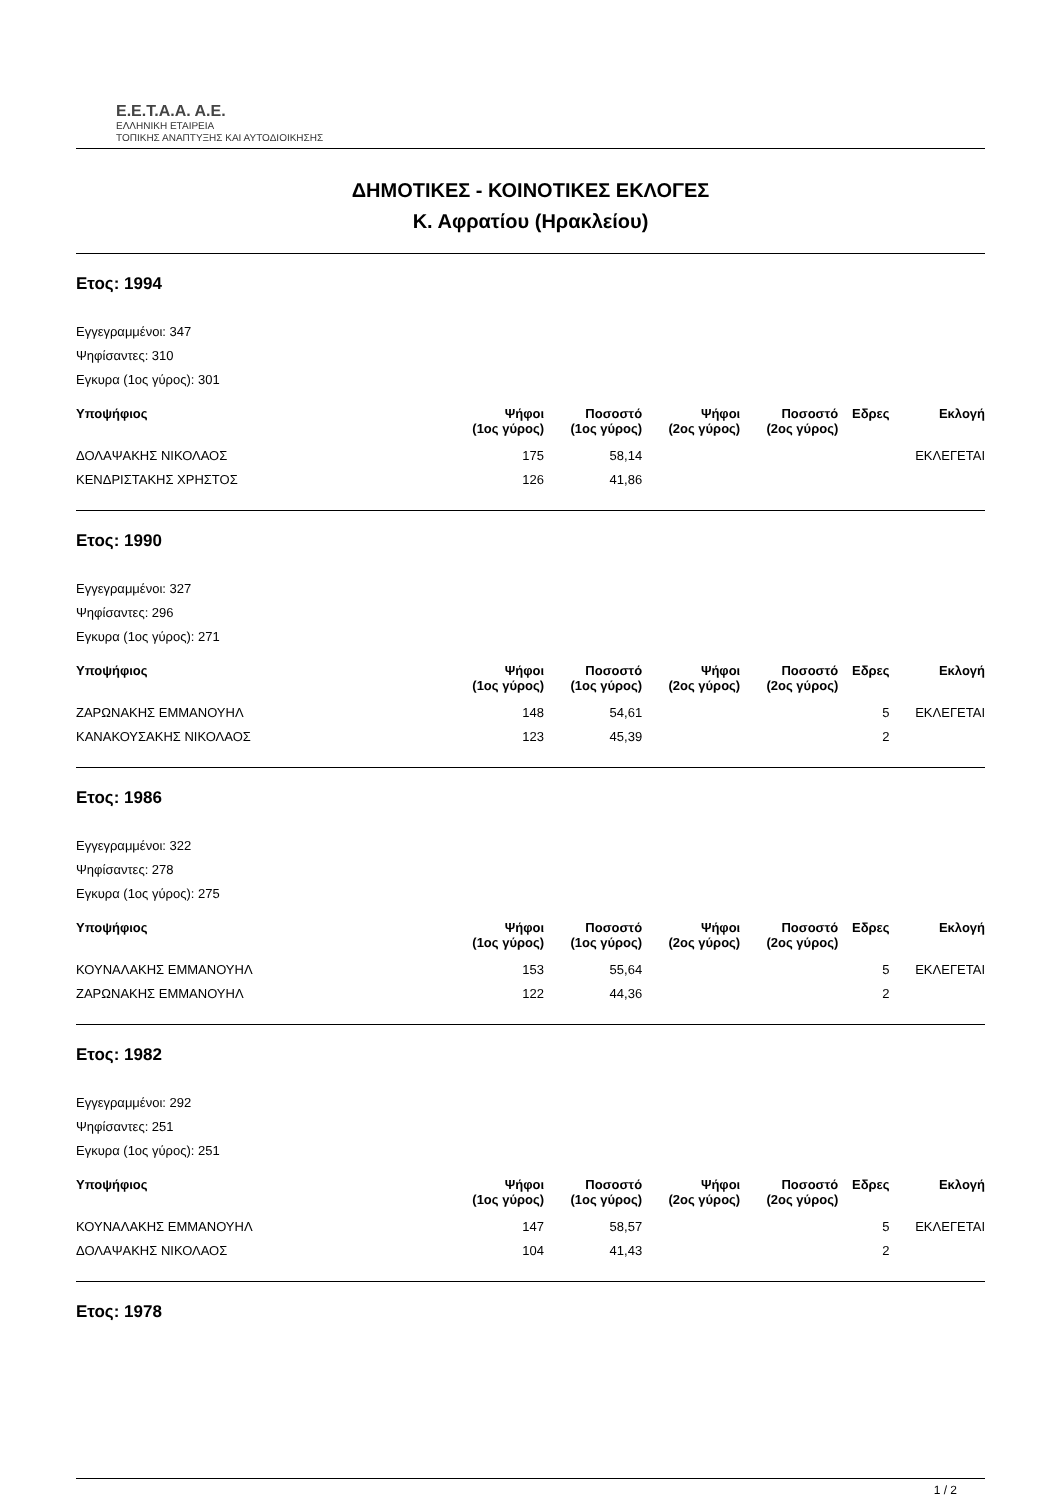E.E.T.A.A. A.E.
ΕΛΛΗΝΙΚΗ ΕΤΑΙΡΕΙΑ
ΤΟΠΙΚΗΣ ΑΝΑΠΤΥΞΗΣ ΚΑΙ ΑΥΤΟΔΙΟΙΚΗΣΗΣ
ΔΗΜΟΤΙΚΕΣ - ΚΟΙΝΟΤΙΚΕΣ ΕΚΛΟΓΕΣ
Κ. Αφρατίου (Ηρακλείου)
Ετος: 1994
Εγγεγραμμένοι: 347
Ψηφίσαντες: 310
Εγκυρα (1ος γύρος): 301
| Υποψήφιος | Ψήφοι (1ος γύρος) | Ποσοστό (1ος γύρος) | Ψήφοι (2ος γύρος) | Ποσοστό (2ος γύρος) | Εδρες | Εκλογή |
| --- | --- | --- | --- | --- | --- | --- |
| ΔΟΛΑΨΑΚΗΣ ΝΙΚΟΛΑΟΣ | 175 | 58,14 | | | | ΕΚΛΕΓΕΤΑΙ |
| ΚΕΝΔΡΙΣΤΑΚΗΣ ΧΡΗΣΤΟΣ | 126 | 41,86 | | | | |
Ετος: 1990
Εγγεγραμμένοι: 327
Ψηφίσαντες: 296
Εγκυρα (1ος γύρος): 271
| Υποψήφιος | Ψήφοι (1ος γύρος) | Ποσοστό (1ος γύρος) | Ψήφοι (2ος γύρος) | Ποσοστό (2ος γύρος) | Εδρες | Εκλογή |
| --- | --- | --- | --- | --- | --- | --- |
| ΖΑΡΩΝΑΚΗΣ ΕΜΜΑΝΟΥΗΛ | 148 | 54,61 | | | 5 | ΕΚΛΕΓΕΤΑΙ |
| ΚΑΝΑΚΟΥΣΑΚΗΣ ΝΙΚΟΛΑΟΣ | 123 | 45,39 | | | 2 | |
Ετος: 1986
Εγγεγραμμένοι: 322
Ψηφίσαντες: 278
Εγκυρα (1ος γύρος): 275
| Υποψήφιος | Ψήφοι (1ος γύρος) | Ποσοστό (1ος γύρος) | Ψήφοι (2ος γύρος) | Ποσοστό (2ος γύρος) | Εδρες | Εκλογή |
| --- | --- | --- | --- | --- | --- | --- |
| ΚΟΥΝΑΛΑΚΗΣ ΕΜΜΑΝΟΥΗΛ | 153 | 55,64 | | | 5 | ΕΚΛΕΓΕΤΑΙ |
| ΖΑΡΩΝΑΚΗΣ ΕΜΜΑΝΟΥΗΛ | 122 | 44,36 | | | 2 | |
Ετος: 1982
Εγγεγραμμένοι: 292
Ψηφίσαντες: 251
Εγκυρα (1ος γύρος): 251
| Υποψήφιος | Ψήφοι (1ος γύρος) | Ποσοστό (1ος γύρος) | Ψήφοι (2ος γύρος) | Ποσοστό (2ος γύρος) | Εδρες | Εκλογή |
| --- | --- | --- | --- | --- | --- | --- |
| ΚΟΥΝΑΛΑΚΗΣ ΕΜΜΑΝΟΥΗΛ | 147 | 58,57 | | | 5 | ΕΚΛΕΓΕΤΑΙ |
| ΔΟΛΑΨΑΚΗΣ ΝΙΚΟΛΑΟΣ | 104 | 41,43 | | | 2 | |
Ετος: 1978
1 / 2